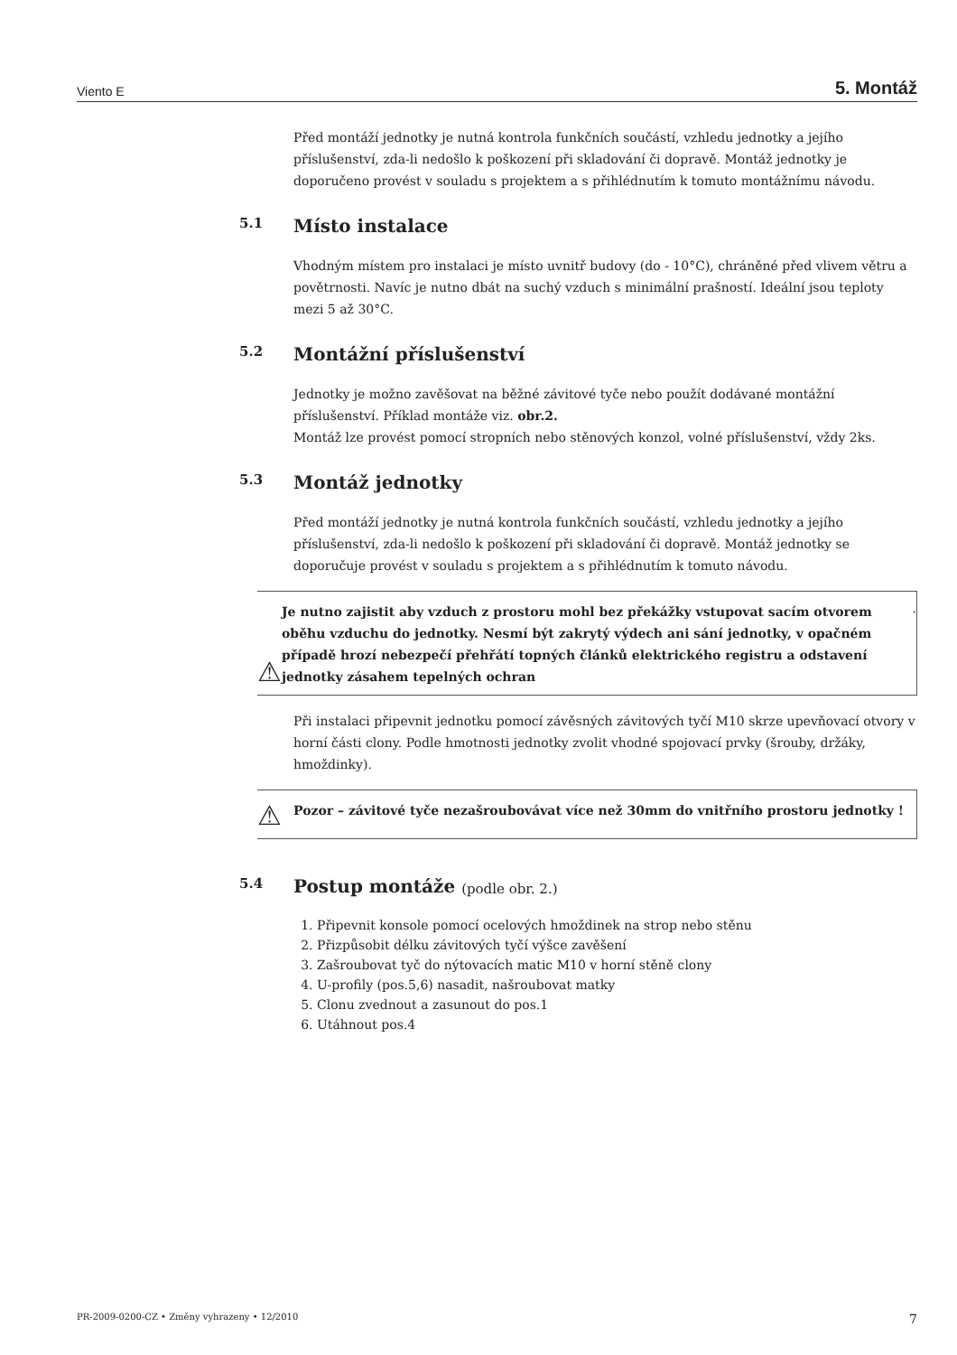Viento E 5. Montáž
Před montáží jednotky je nutná kontrola funkčních součástí, vzhledu jednotky a jejího příslušenství, zda-li nedošlo k poškození při skladování či dopravě. Montáž jednotky je doporučeno provést v souladu s projektem a s přihlédnutím k tomuto montážnímu návodu.
5.1 Místo instalace
Vhodným místem pro instalaci je místo uvnitř budovy (do - 10°C), chráněné před vlivem větru a povětrnosti. Navíc je nutno dbát na suchý vzduch s minimální prašností. Ideální jsou teploty mezi 5 až 30°C.
5.2 Montážní příslušenství
Jednotky je možno zavěšovat na běžné závitové tyče nebo použít dodávané montážní příslušenství. Příklad montáže viz. obr.2.
Montáž lze provést pomocí stropních nebo stěnových konzol, volné příslušenství, vždy 2ks.
5.3 Montáž jednotky
Před montáží jednotky je nutná kontrola funkčních součástí, vzhledu jednotky a jejího příslušenství, zda-li nedošlo k poškození při skladování či dopravě. Montáž jednotky se doporučuje provést v souladu s projektem a s přihlédnutím k tomuto návodu.
⚠ Je nutno zajistit aby vzduch z prostoru mohl bez překážky vstupovat sacím otvorem oběhu vzduchu do jednotky. Nesmí být zakrytý výdech ani sání jednotky, v opačném případě hrozí nebezpečí přehřátí topných článků elektrického registru a odstavení jednotky zásahem tepelných ochran.
Při instalaci připevnit jednotku pomocí závěsných závitových tyčí M10 skrze upevňovací otvory v horní části clony. Podle hmotnosti jednotky zvolit vhodné spojovací prvky (šrouby, držáky, hmoždinky).
⚠ Pozor – závitové tyče nezašroubovávat více než 30mm do vnitřního prostoru jednotky !
5.4 Postup montáže (podle obr. 2.)
1. Připevnit konsole pomocí ocelových hmoždinek na strop nebo stěnu
2. Přizpůsobit délku závitových tyčí výšce zavěšení
3. Zašroubovat tyč do nýtovacích matic M10 v horní stěně clony
4. U-profily (pos.5,6) nasadit, našroubovat matky
5. Clonu zvednout a zasunout do pos.1
6. Utáhnout pos.4
PR-2009-0200-CZ • Změny vyhrazeny • 12/2010 7